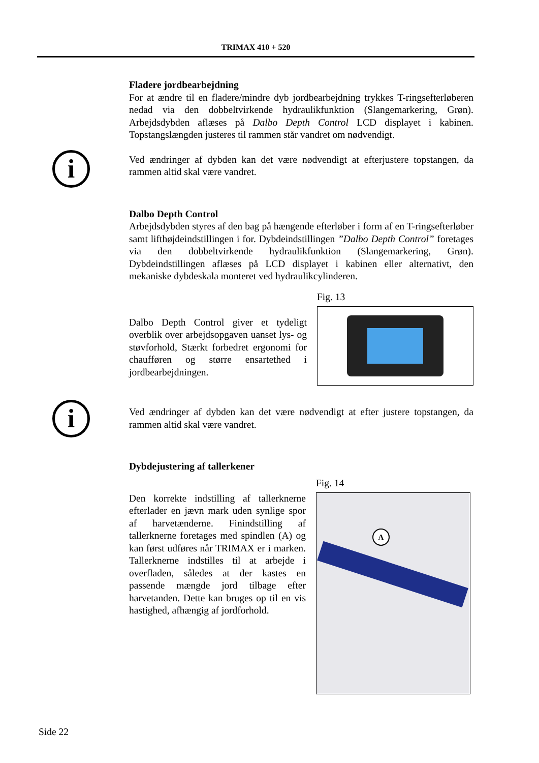TRIMAX 410 + 520
Fladere jordbearbejdning
For at ændre til en fladere/mindre dyb jordbearbejdning trykkes T-rings­efterløberen nedad via den dobbeltvirkende hydraulikfunktion (Slangemarke­ring, Grøn). Arbejdsdybden aflæses på Dalbo Depth Control LCD displayet i kabinen. Topstangslængden justeres til rammen står vandret om nødvendigt.
Ved ændringer af dybden kan det være nødvendigt at efterjustere topstangen, da rammen altid skal være vandret.
Dalbo Depth Control
Arbejdsdybden styres af den bag på hængende efterløber i form af en T-ringsefterløber samt lifthøjdeindstillingen i for. Dybdeindstillingen ”Dalbo Depth Control” foretages via den dobbeltvirkende hydraulikfunktion (Slan­gemarkering, Grøn). Dybdeindstillingen aflæses på LCD displayet i kabinen eller alternativt, den mekaniske dybdeskala monteret ved hydraulikcylinderen.
Dalbo Depth Control giver et tydeligt overblik over arbejdsopgaven uanset lys- og støvforhold, Stærkt forbedret ergono­mi for chaufføren og større ensartethed i jordbearbejdningen.
Fig. 13
Ved ændringer af dybden kan det være nødvendigt at efter justere topstan­gen, da rammen altid skal være vandret.
Dybdejustering af tallerkener
Den korrekte indstilling af tallerknerne efterlader en jævn mark uden synlige spor af harvetænderne. Finindstilling af tallerknerne foretages med spindlen (A) og kan først udføres når TRIMAX er i marken. Tallerknerne indstilles til at ar­bejde i overfladen, således at der kastes en passende mængde jord tilbage efter harvetanden. Dette kan bruges op til en vis hastighed, afhængig af jordforhold.
Fig. 14
A
i
i
Side 22